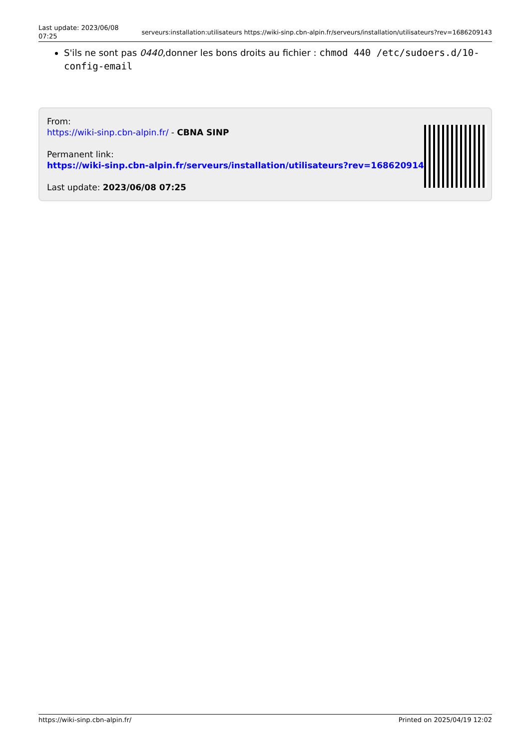Last update: 2023/06/08 07:25
serveurs:installation:utilisateurs https://wiki-sinp.cbn-alpin.fr/serveurs/installation/utilisateurs?rev=1686209143
S'ils ne sont pas 0440,donner les bons droits au fichier : chmod 440 /etc/sudoers.d/10-config-email
From:
https://wiki-sinp.cbn-alpin.fr/ - CBNA SINP
Permanent link:
https://wiki-sinp.cbn-alpin.fr/serveurs/installation/utilisateurs?rev=1686209143
Last update: 2023/06/08 07:25
https://wiki-sinp.cbn-alpin.fr/ Printed on 2025/04/19 12:02